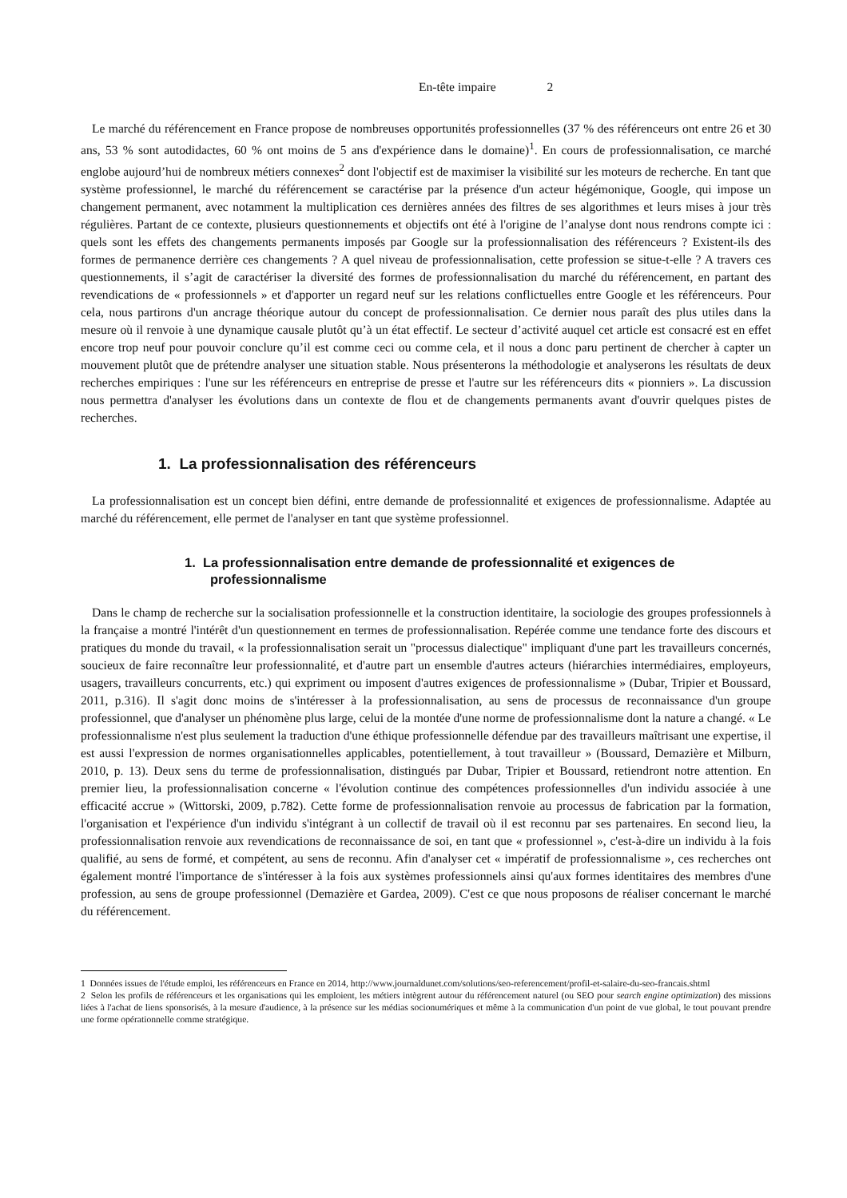En-tête impaire 2
Le marché du référencement en France propose de nombreuses opportunités professionnelles (37 % des référenceurs ont entre 26 et 30 ans, 53 % sont autodidactes, 60 % ont moins de 5 ans d'expérience dans le domaine)<sup>1</sup>. En cours de professionnalisation, ce marché englobe aujourd’hui de nombreux métiers connexes<sup>2</sup> dont l'objectif est de maximiser la visibilité sur les moteurs de recherche. En tant que système professionnel, le marché du référencement se caractérise par la présence d'un acteur hégémonique, Google, qui impose un changement permanent, avec notamment la multiplication ces dernières années des filtres de ses algorithmes et leurs mises à jour très régulières. Partant de ce contexte, plusieurs questionnements et objectifs ont été à l'origine de l’analyse dont nous rendrons compte ici : quels sont les effets des changements permanents imposés par Google sur la professionnalisation des référenceurs ? Existent-ils des formes de permanence derrière ces changements ? A quel niveau de professionnalisation, cette profession se situe-t-elle ? A travers ces questionnements, il s’agit de caractériser la diversité des formes de professionnalisation du marché du référencement, en partant des revendications de « professionnels » et d'apporter un regard neuf sur les relations conflictuelles entre Google et les référenceurs. Pour cela, nous partirons d'un ancrage théorique autour du concept de professionnalisation. Ce dernier nous paraît des plus utiles dans la mesure où il renvoie à une dynamique causale plutôt qu’à un état effectif. Le secteur d’activité auquel cet article est consacré est en effet encore trop neuf pour pouvoir conclure qu’il est comme ceci ou comme cela, et il nous a donc paru pertinent de chercher à capter un mouvement plutôt que de prétendre analyser une situation stable. Nous présenterons la méthodologie et analyserons les résultats de deux recherches empiriques : l'une sur les référenceurs en entreprise de presse et l'autre sur les référenceurs dits « pionniers ». La discussion nous permettra d'analyser les évolutions dans un contexte de flou et de changements permanents avant d'ouvrir quelques pistes de recherches.
1. La professionnalisation des référenceurs
La professionnalisation est un concept bien défini, entre demande de professionnalité et exigences de professionnalisme. Adaptée au marché du référencement, elle permet de l'analyser en tant que système professionnel.
1. La professionnalisation entre demande de professionnalité et exigences de professionnalisme
Dans le champ de recherche sur la socialisation professionnelle et la construction identitaire, la sociologie des groupes professionnels à la française a montré l'intérêt d'un questionnement en termes de professionnalisation. Repérée comme une tendance forte des discours et pratiques du monde du travail, « la professionnalisation serait un "processus dialectique" impliquant d'une part les travailleurs concernés, soucieux de faire reconnaître leur professionnalité, et d'autre part un ensemble d'autres acteurs (hiérarchies intermédiaires, employeurs, usagers, travailleurs concurrents, etc.) qui expriment ou imposent d'autres exigences de professionnalisme » (Dubar, Tripier et Boussard, 2011, p.316). Il s'agit donc moins de s'intéresser à la professionnalisation, au sens de processus de reconnaissance d'un groupe professionnel, que d'analyser un phénomène plus large, celui de la montée d'une norme de professionnalisme dont la nature a changé. « Le professionnalisme n'est plus seulement la traduction d'une éthique professionnelle défendue par des travailleurs maîtrisant une expertise, il est aussi l'expression de normes organisationnelles applicables, potentiellement, à tout travailleur » (Boussard, Demazière et Milburn, 2010, p. 13). Deux sens du terme de professionnalisation, distingués par Dubar, Tripier et Boussard, retiendront notre attention. En premier lieu, la professionnalisation concerne « l'évolution continue des compétences professionnelles d'un individu associée à une efficacité accrue » (Wittorski, 2009, p.782). Cette forme de professionnalisation renvoie au processus de fabrication par la formation, l'organisation et l'expérience d'un individu s'intégrant à un collectif de travail où il est reconnu par ses partenaires. En second lieu, la professionnalisation renvoie aux revendications de reconnaissance de soi, en tant que « professionnel », c'est-à-dire un individu à la fois qualifié, au sens de formé, et compétent, au sens de reconnu. Afin d'analyser cet « impératif de professionnalisme », ces recherches ont également montré l'importance de s'intéresser à la fois aux systèmes professionnels ainsi qu'aux formes identitaires des membres d'une profession, au sens de groupe professionnel (Demazière et Gardea, 2009). C'est ce que nous proposons de réaliser concernant le marché du référencement.
1 Données issues de l'étude emploi, les référenceurs en France en 2014, http://www.journaldunet.com/solutions/seo-referencement/profil-et-salaire-du-seo-francais.shtml
2 Selon les profils de référenceurs et les organisations qui les emploient, les métiers intègrent autour du référencement naturel (ou SEO pour search engine optimization) des missions liées à l'achat de liens sponsorisés, à la mesure d'audience, à la présence sur les médias socionumériques et même à la communication d'un point de vue global, le tout pouvant prendre une forme opérationnelle comme stratégique.